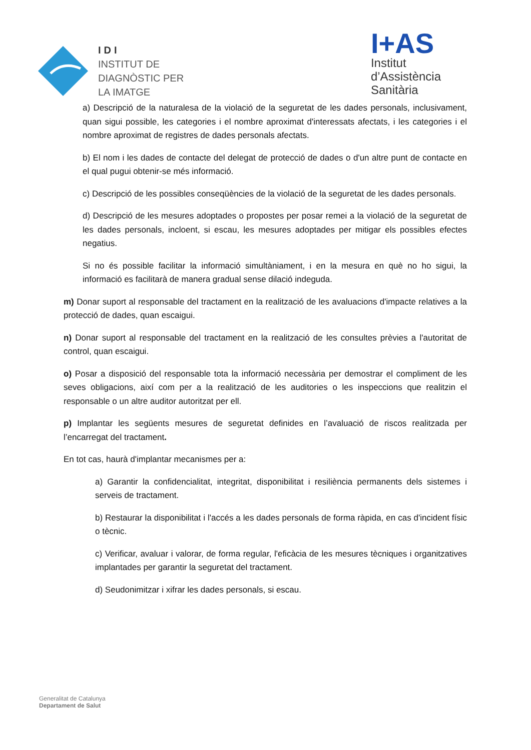IDI
INSTITUT DE
DIAGNÒSTIC PER
LA IMATGE
I+AS
Institut
d’Assistència
Sanitària
a) Descripció de la naturalesa de la violació de la seguretat de les dades personals, inclusivament, quan sigui possible, les categories i el nombre aproximat d'interessats afectats, i les categories i el nombre aproximat de registres de dades personals afectats.
b) El nom i les dades de contacte del delegat de protecció de dades o d'un altre punt de contacte en el qual pugui obtenir-se més informació.
c) Descripció de les possibles conseqüències de la violació de la seguretat de les dades personals.
d) Descripció de les mesures adoptades o propostes per posar remei a la violació de la seguretat de les dades personals, incloent, si escau, les mesures adoptades per mitigar els possibles efectes negatius.
Si no és possible facilitar la informació simultàniament, i en la mesura en què no ho sigui, la informació es facilitarà de manera gradual sense dilació indeguda.
m) Donar suport al responsable del tractament en la realització de les avaluacions d'impacte relatives a la protecció de dades, quan escaigui.
n) Donar suport al responsable del tractament en la realització de les consultes prèvies a l'autoritat de control, quan escaigui.
o) Posar a disposició del responsable tota la informació necessària per demostrar el compliment de les seves obligacions, així com per a la realització de les auditories o les inspeccions que realitzin el responsable o un altre auditor autoritzat per ell.
p) Implantar les següents mesures de seguretat definides en l’avaluació de riscos realitzada per l’encarregat del tractament.
En tot cas, haurà d'implantar mecanismes per a:
a) Garantir la confidencialitat, integritat, disponibilitat i resiliència permanents dels sistemes i serveis de tractament.
b) Restaurar la disponibilitat i l'accés a les dades personals de forma ràpida, en cas d'incident físic o tècnic.
c) Verificar, avaluar i valorar, de forma regular, l'eficàcia de les mesures tècniques i organitzatives implantades per garantir la seguretat del tractament.
d) Seudonimitzar i xifrar les dades personals, si escau.
Generalitat de Catalunya
Departament de Salut